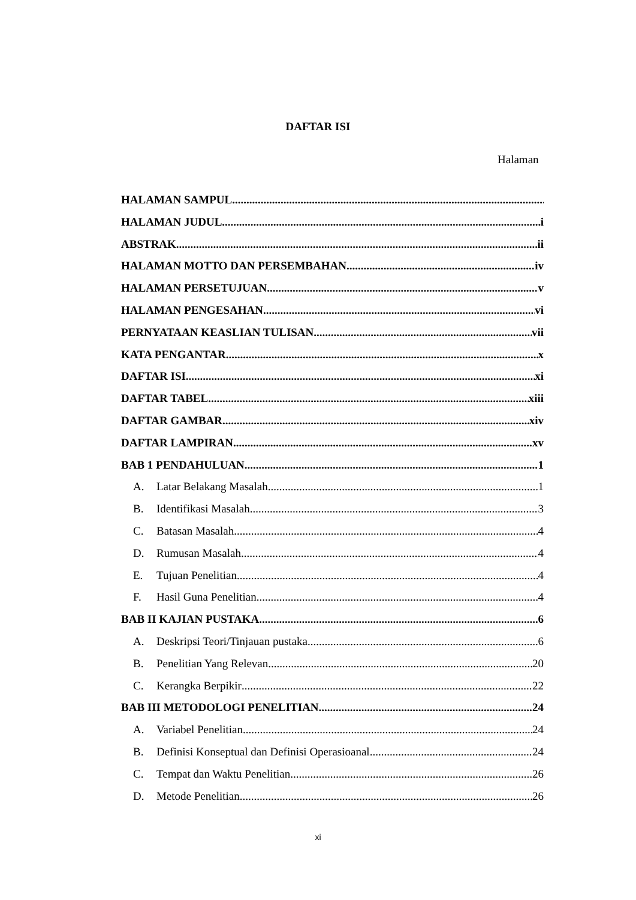DAFTAR ISI
Halaman
HALAMAN SAMPUL
HALAMAN JUDUL i
ABSTRAK ii
HALAMAN MOTTO DAN PERSEMBAHAN iv
HALAMAN PERSETUJUAN v
HALAMAN PENGESAHAN vi
PERNYATAAN KEASLIAN TULISAN vii
KATA PENGANTAR x
DAFTAR ISI xi
DAFTAR TABEL xiii
DAFTAR GAMBAR xiv
DAFTAR LAMPIRAN xv
BAB 1 PENDAHULUAN 1
A. Latar Belakang Masalah 1
B. Identifikasi Masalah 3
C. Batasan Masalah 4
D. Rumusan Masalah 4
E. Tujuan Penelitian 4
F. Hasil Guna Penelitian 4
BAB II KAJIAN PUSTAKA 6
A. Deskripsi Teori/Tinjauan pustaka 6
B. Penelitian Yang Relevan 20
C. Kerangka Berpikir 22
BAB III METODOLOGI PENELITIAN 24
A. Variabel Penelitian 24
B. Definisi Konseptual dan Definisi Operasioanal 24
C. Tempat dan Waktu Penelitian 26
D. Metode Penelitian 26
xi